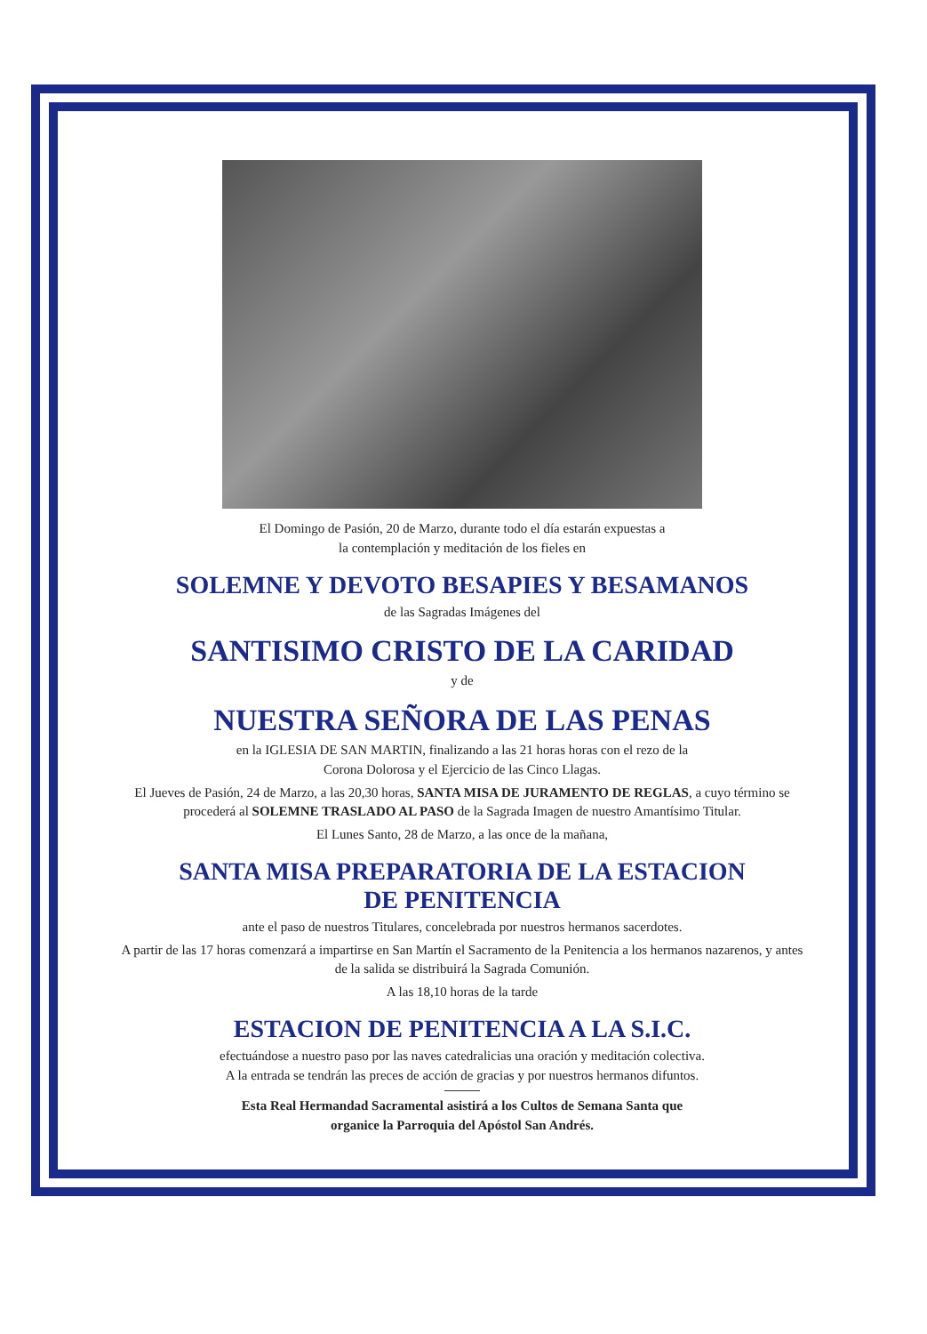El Domingo de Pasión, 20 de Marzo, durante todo el día estarán expuestas a
la contemplación y meditación de los fieles en
SOLEMNE Y DEVOTO BESAPIES Y BESAMANOS
de las Sagradas Imágenes del
SANTISIMO CRISTO DE LA CARIDAD
y de
NUESTRA SEÑORA DE LAS PENAS
en la IGLESIA DE SAN MARTIN, finalizando a las 21 horas horas con el rezo de la
Corona Dolorosa y el Ejercicio de las Cinco Llagas.
El Jueves de Pasión, 24 de Marzo, a las 20,30 horas, SANTA MISA DE JURAMENTO DE REGLAS, a cuyo término se procederá al SOLEMNE TRASLADO AL PASO de la Sagrada Imagen de nuestro Amantísimo Titular.
El Lunes Santo, 28 de Marzo, a las once de la mañana,
SANTA MISA PREPARATORIA DE LA ESTACION
DE PENITENCIA
ante el paso de nuestros Titulares, concelebrada por nuestros hermanos sacerdotes.
A partir de las 17 horas comenzará a impartirse en San Martín el Sacramento de la Penitencia a los hermanos nazarenos, y antes de la salida se distribuirá la Sagrada Comunión.
A las 18,10 horas de la tarde
ESTACION DE PENITENCIA A LA S.I.C.
efectuándose a nuestro paso por las naves catedralicias una oración y meditación colectiva.
A la entrada se tendrán las preces de acción de gracias y por nuestros hermanos difuntos.
Esta Real Hermandad Sacramental asistirá a los Cultos de Semana Santa que
organice la Parroquia del Apóstol San Andrés.